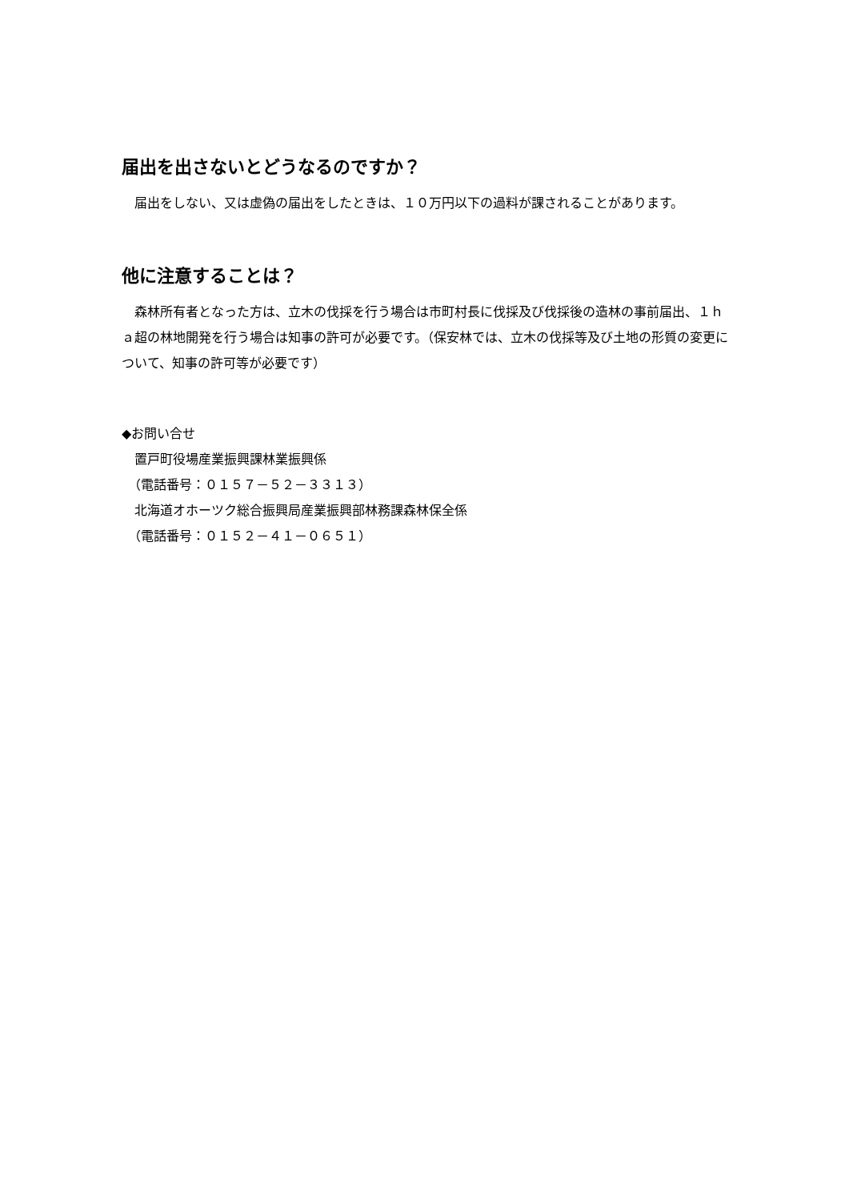届出を出さないとどうなるのですか？
　届出をしない、又は虚偽の届出をしたときは、１０万円以下の過料が課されることがあります。
他に注意することは？
　森林所有者となった方は、立木の伐採を行う場合は市町村長に伐採及び伐採後の造林の事前届出、１ｈａ超の林地開発を行う場合は知事の許可が必要です。（保安林では、立木の伐採等及び土地の形質の変更について、知事の許可等が必要です）
◆お問い合せ
　置戸町役場産業振興課林業振興係
　（電話番号：０１５７－５２－３３１３）
　北海道オホーツク総合振興局産業振興部林務課森林保全係
　（電話番号：０１５２－４１－０６５１）